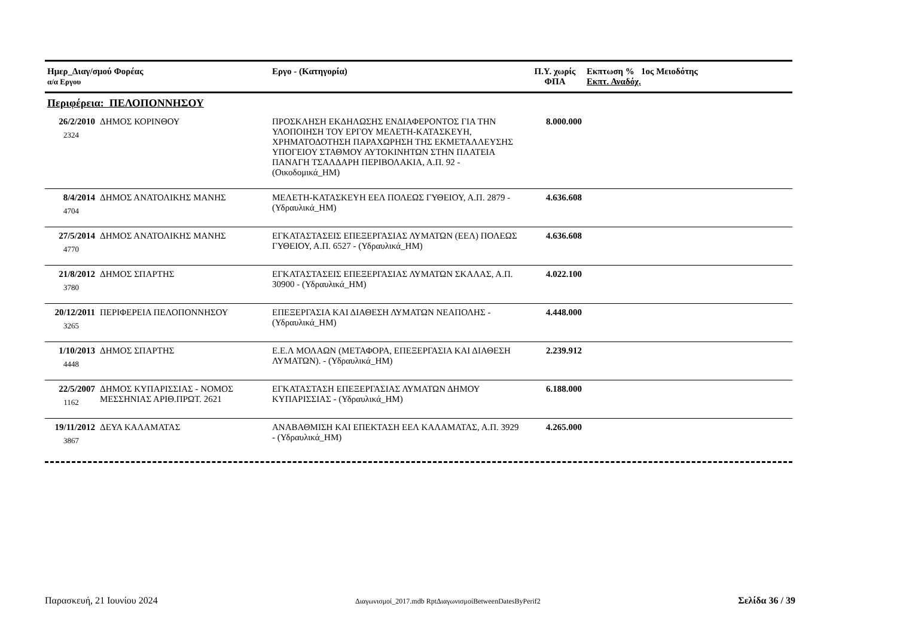| Ημερ_Διαγ/σμού Φορέας α/α Εργου | | Εργο - (Κατηγορία) | Π.Υ. χωρίς ΦΠΑ | Εκπτωση % 1ος Μειοδότης Εκπτ. Αναδόχ. |
| --- | --- | --- | --- | --- |
| Περιφέρεια: ΠΕΛΟΠΟΝΝΗΣΟΥ | | | | |
| 26/2/2010 2324 | ΔΗΜΟΣ ΚΟΡΙΝΘΟΥ | ΠΡΟΣΚΛΗΣΗ ΕΚΔΗΛΩΣΗΣ ΕΝΔΙΑΦΕΡΟΝΤΟΣ ΓΙΑ ΤΗΝ ΥΛΟΠΟΙΗΣΗ ΤΟΥ ΕΡΓΟΥ ΜΕΛΕΤΗ-ΚΑΤΑΣΚΕΥΗ, ΧΡΗΜΑΤΟΔΟΤΗΣΗ ΠΑΡΑΧΩΡΗΣΗ ΤΗΣ ΕΚΜΕΤΑΛΛΕΥΣΗΣ ΥΠΟΓΕΙΟΥ ΣΤΑΘΜΟΥ ΑΥΤΟΚΙΝΗΤΩΝ ΣΤΗΝ ΠΛΑΤΕΙΑ ΠΑΝΑΓΗ ΤΣΑΛΔΑΡΗ ΠΕΡΙΒΟΛΑΚΙΑ, Α.Π. 92 - (Οικοδομικά_ΗΜ) | 8.000.000 | |
| 8/4/2014 4704 | ΔΗΜΟΣ ΑΝΑΤΟΛΙΚΗΣ ΜΑΝΗΣ | ΜΕΛΕΤΗ-ΚΑΤΑΣΚΕΥΗ ΕΕΛ ΠΟΛΕΩΣ ΓΥΘΕΙΟΥ, Α.Π. 2879 - (Υδραυλικά_ΗΜ) | 4.636.608 | |
| 27/5/2014 4770 | ΔΗΜΟΣ ΑΝΑΤΟΛΙΚΗΣ ΜΑΝΗΣ | ΕΓΚΑΤΑΣΤΑΣΕΙΣ ΕΠΕΞΕΡΓΑΣΙΑΣ ΛΥΜΑΤΩΝ (ΕΕΛ) ΠΟΛΕΩΣ ΓΥΘΕΙΟΥ, Α.Π. 6527 - (Υδραυλικά_ΗΜ) | 4.636.608 | |
| 21/8/2012 3780 | ΔΗΜΟΣ ΣΠΑΡΤΗΣ | ΕΓΚΑΤΑΣΤΑΣΕΙΣ ΕΠΕΞΕΡΓΑΣΙΑΣ ΛΥΜΑΤΩΝ ΣΚΑΛΑΣ, Α.Π. 30900 - (Υδραυλικά_ΗΜ) | 4.022.100 | |
| 20/12/2011 3265 | ΠΕΡΙΦΕΡΕΙΑ ΠΕΛΟΠΟΝΝΗΣΟΥ | ΕΠΕΞΕΡΓΑΣΙΑ ΚΑΙ ΔΙΑΘΕΣΗ ΛΥΜΑΤΩΝ ΝΕΑΠΟΛΗΣ - (Υδραυλικά_ΗΜ) | 4.448.000 | |
| 1/10/2013 4448 | ΔΗΜΟΣ ΣΠΑΡΤΗΣ | Ε.Ε.Λ ΜΟΛΑΩΝ (ΜΕΤΑΦΟΡΑ, ΕΠΕΞΕΡΓΑΣΙΑ ΚΑΙ ΔΙΑΘΕΣΗ ΛΥΜΑΤΩΝ). - (Υδραυλικά_ΗΜ) | 2.239.912 | |
| 22/5/2007 1162 | ΔΗΜΟΣ ΚΥΠΑΡΙΣΣΙΑΣ - ΝΟΜΟΣ ΜΕΣΣΗΝΙΑΣ ΑΡΙΘ.ΠΡΩΤ. 2621 | ΕΓΚΑΤΑΣΤΑΣΗ ΕΠΕΞΕΡΓΑΣΙΑΣ ΛΥΜΑΤΩΝ ΔΗΜΟΥ ΚΥΠΑΡΙΣΣΙΑΣ - (Υδραυλικά_ΗΜ) | 6.188.000 | |
| 19/11/2012 3867 | ΔΕΥΑ ΚΑΛΑΜΑΤΑΣ | ΑΝΑΒΑΘΜΙΣΗ ΚΑΙ ΕΠΕΚΤΑΣΗ ΕΕΛ ΚΑΛΑΜΑΤΑΣ, Α.Π. 3929 - (Υδραυλικά_ΗΜ) | 4.265.000 | |
Παρασκευή, 21 Ιουνίου 2024 Διαγωνισμοί_2017.mdb RptΔιαγωνισμοίBetweenDatesByPerif2 Σελίδα 36 / 39